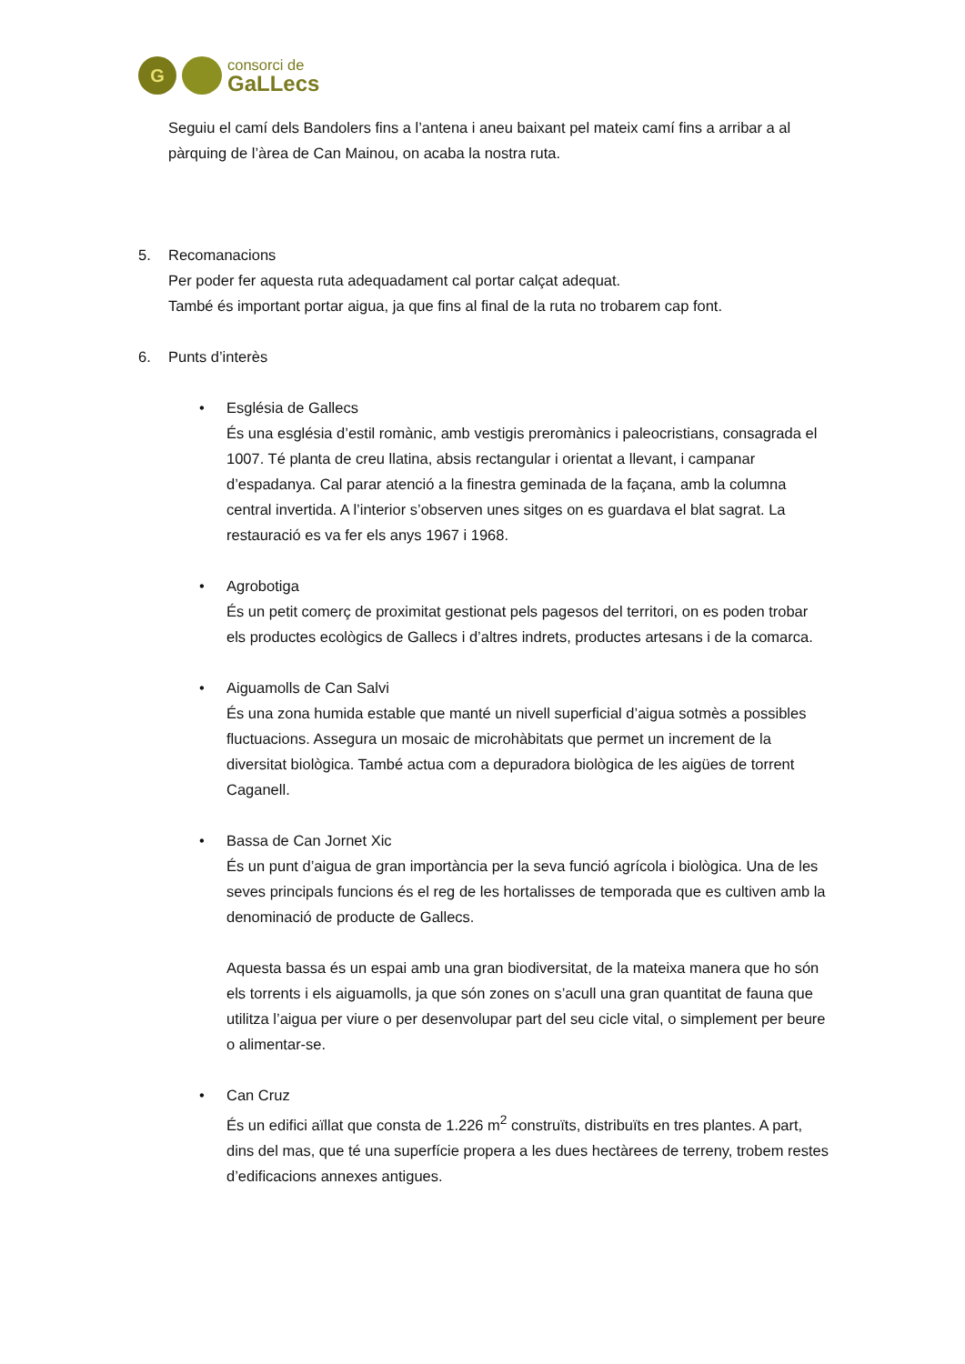G
consorci de
GaLLecs
Seguiu el camí dels Bandolers fins a l’antena i aneu baixant pel mateix camí fins a arribar a al pàrquing de l’àrea de Can Mainou, on acaba la nostra ruta.
5. Recomanacions
Per poder fer aquesta ruta adequadament cal portar calçat adequat.
També és important portar aigua, ja que fins al final de la ruta no trobarem cap font.
6. Punts d’interès
• Església de Gallecs
És una església d’estil romànic, amb vestigis preromànics i paleocristians, consagrada el 1007. Té planta de creu llatina, absis rectangular i orientat a llevant, i campanar d’espadanya. Cal parar atenció a la finestra geminada de la façana, amb la columna central invertida. A l’interior s’observen unes sitges on es guardava el blat sagrat. La restauració es va fer els anys 1967 i 1968.
• Agrobotiga
És un petit comerç de proximitat gestionat pels pagesos del territori, on es poden trobar els productes ecològics de Gallecs i d’altres indrets, productes artesans i de la comarca.
• Aiguamolls de Can Salvi
És una zona humida estable que manté un nivell superficial d’aigua sotmès a possibles fluctuacions. Assegura un mosaic de microhàbitats que permet un increment de la diversitat biològica. També actua com a depuradora biològica de les aigües de torrent Caganell.
• Bassa de Can Jornet Xic
És un punt d’aigua de gran importància per la seva funció agrícola i biològica. Una de les seves principals funcions és el reg de les hortalisses de temporada que es cultiven amb la denominació de producte de Gallecs.
Aquesta bassa és un espai amb una gran biodiversitat, de la mateixa manera que ho són els torrents i els aiguamolls, ja que són zones on s’acull una gran quantitat de fauna que utilitza l’aigua per viure o per desenvolupar part del seu cicle vital, o simplement per beure o alimentar-se.
• Can Cruz
És un edifici aïllat que consta de 1.226 m<sup>2</sup> construïts, distribuïts en tres plantes. A part, dins del mas, que té una superfície propera a les dues hectàrees de terreny, trobem restes d’edificacions annexes antigues.